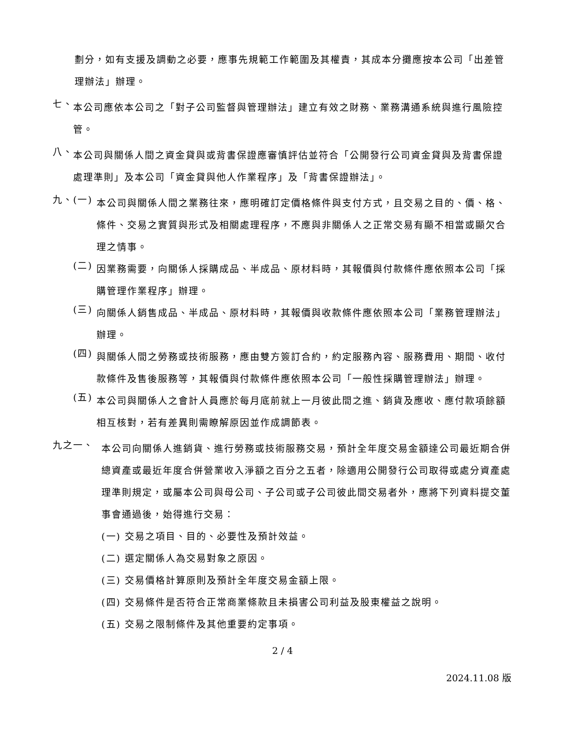劃分，如有支援及調動之必要，應事先規範工作範圍及其權責，其成本分攤應按本公司「出差管理辦法」辦理。
七、
本公司應依本公司之「對子公司監督與管理辦法」建立有效之財務、業務溝通系統與進行風險控管。
八、
本公司與關係人間之資金貸與或背書保證應審慎評估並符合「公開發行公司資金貸與及背書保證處理準則」及本公司「資金貸與他人作業程序」及「背書保證辦法」。
九、 (一)
本公司與關係人間之業務往來，應明確訂定價格條件與支付方式，且交易之目的、價、格、條件、交易之實質與形式及相關處理程序，不應與非關係人之正常交易有顯不相當或顯欠合理之情事。
(二)
因業務需要，向關係人採購成品、半成品、原材料時，其報價與付款條件應依照本公司「採購管理作業程序」辦理。
(三)
向關係人銷售成品、半成品、原材料時，其報價與收款條件應依照本公司「業務管理辦法」辦理。
(四)
與關係人間之勞務或技術服務，應由雙方簽訂合約，約定服務內容、服務費用、期間、收付款條件及售後服務等，其報價與付款條件應依照本公司「一般性採購管理辦法」辦理。
(五)
本公司與關係人之會計人員應於每月底前就上一月彼此間之進、銷貨及應收、應付款項餘額相互核對，若有差異則需瞭解原因並作成調節表。
九之一、
本公司向關係人進銷貨、進行勞務或技術服務交易，預計全年度交易金額達公司最近期合併總資產或最近年度合併營業收入淨額之百分之五者，除適用公開發行公司取得或處分資產處理準則規定，或屬本公司與母公司、子公司或子公司彼此間交易者外，應將下列資料提交董事會通過後，始得進行交易：
(一) 交易之項目、目的、必要性及預計效益。
(二) 選定關係人為交易對象之原因。
(三) 交易價格計算原則及預計全年度交易金額上限。
(四) 交易條件是否符合正常商業條款且未損害公司利益及股東權益之說明。
(五) 交易之限制條件及其他重要約定事項。
2 / 4
2024.11.08 版